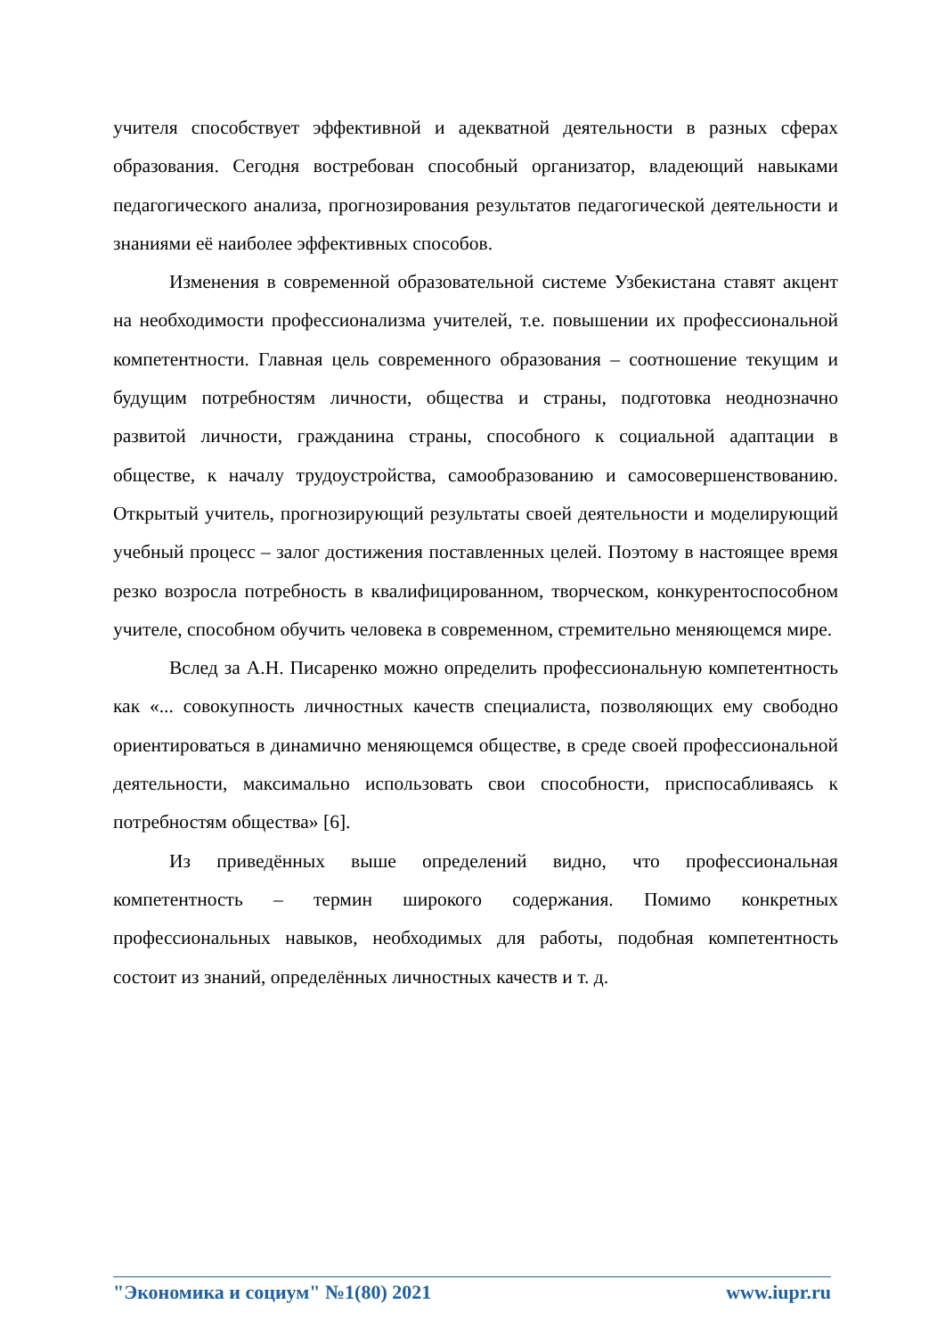учителя способствует эффективной и адекватной деятельности в разных сферах образования. Сегодня востребован способный организатор, владеющий навыками педагогического анализа, прогнозирования результатов педагогической деятельности и знаниями её наиболее эффективных способов.
Изменения в современной образовательной системе Узбекистана ставят акцент на необходимости профессионализма учителей, т.е. повышении их профессиональной компетентности. Главная цель современного образования – соотношение текущим и будущим потребностям личности, общества и страны, подготовка неоднозначно развитой личности, гражданина страны, способного к социальной адаптации в обществе, к началу трудоустройства, самообразованию и самосовершенствованию. Открытый учитель, прогнозирующий результаты своей деятельности и моделирующий учебный процесс – залог достижения поставленных целей. Поэтому в настоящее время резко возросла потребность в квалифицированном, творческом, конкурентоспособном учителе, способном обучить человека в современном, стремительно меняющемся мире.
Вслед за А.Н. Писаренко можно определить профессиональную компетентность как «... совокупность личностных качеств специалиста, позволяющих ему свободно ориентироваться в динамично меняющемся обществе, в среде своей профессиональной деятельности, максимально использовать свои способности, приспосабливаясь к потребностям общества» [6].
Из приведённых выше определений видно, что профессиональная компетентность – термин широкого содержания. Помимо конкретных профессиональных навыков, необходимых для работы, подобная компетентность состоит из знаний, определённых личностных качеств и т. д.
"Экономика и социум" №1(80) 2021 www.iupr.ru